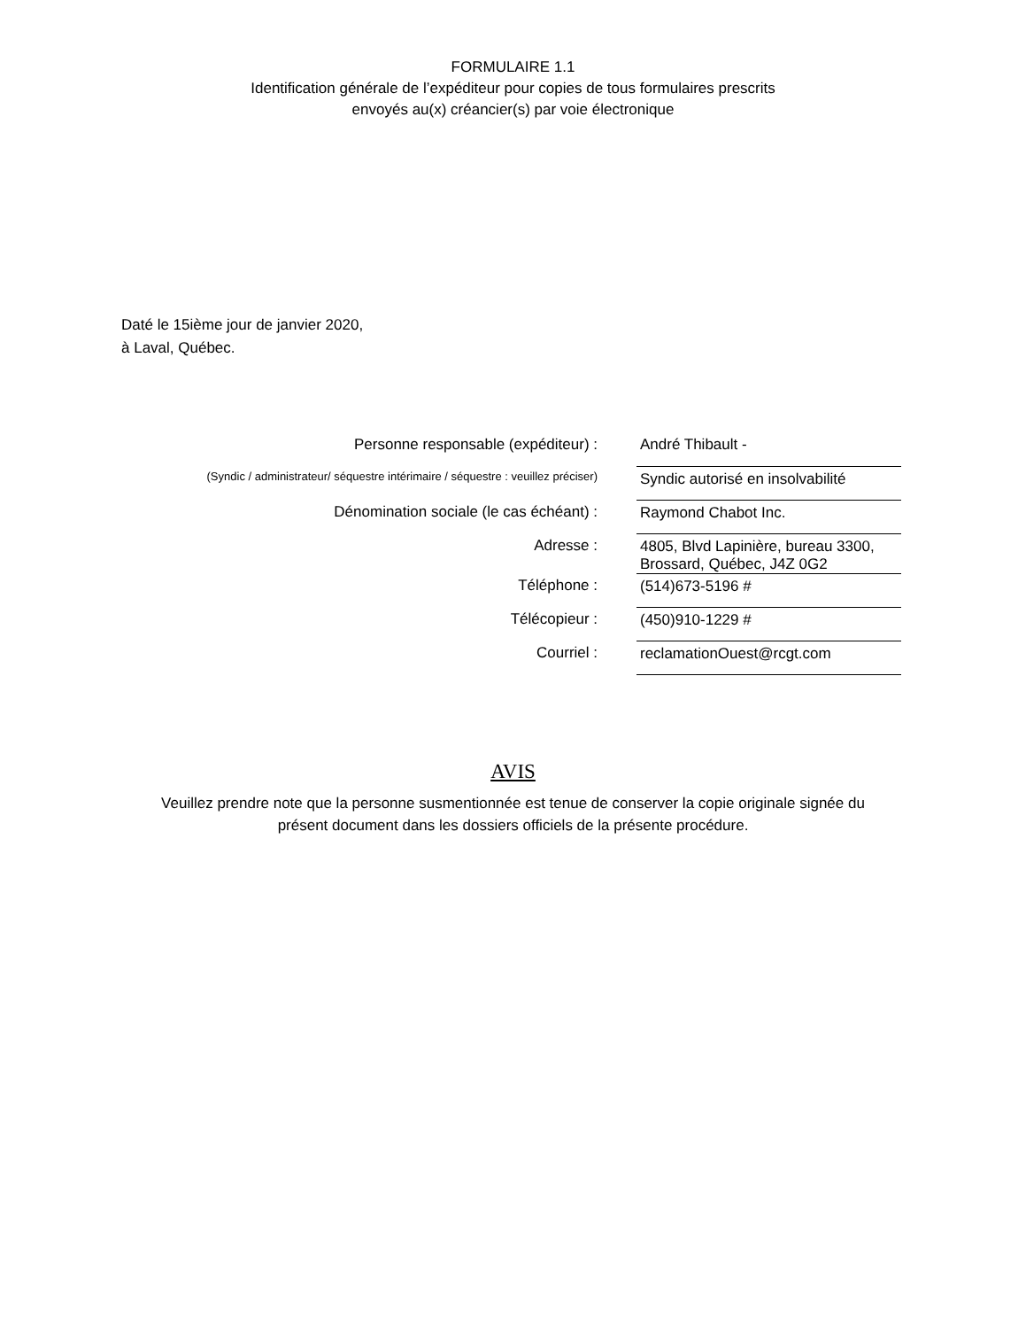FORMULAIRE 1.1
Identification générale de l’expéditeur pour copies de tous formulaires prescrits
envoyés au(x) créancier(s) par voie électronique
Daté le 15ième jour de janvier 2020,
à Laval, Québec.
| Personne responsable (expéditeur) : | André Thibault - |
| (Syndic / administrateur/ séquestre intérimaire / séquestre : veuillez préciser) | Syndic autorisé en insolvabilité |
| Dénomination sociale (le cas échéant) : | Raymond Chabot Inc. |
| Adresse : | 4805, Blvd Lapinière, bureau 3300, Brossard, Québec, J4Z 0G2 |
| Téléphone : | (514)673-5196 # |
| Télécopieur : | (450)910-1229 # |
| Courriel : | reclamationOuest@rcgt.com |
AVIS
Veuillez prendre note que la personne susmentionnée est tenue de conserver la copie originale signée du
présent document dans les dossiers officiels de la présente procédure.